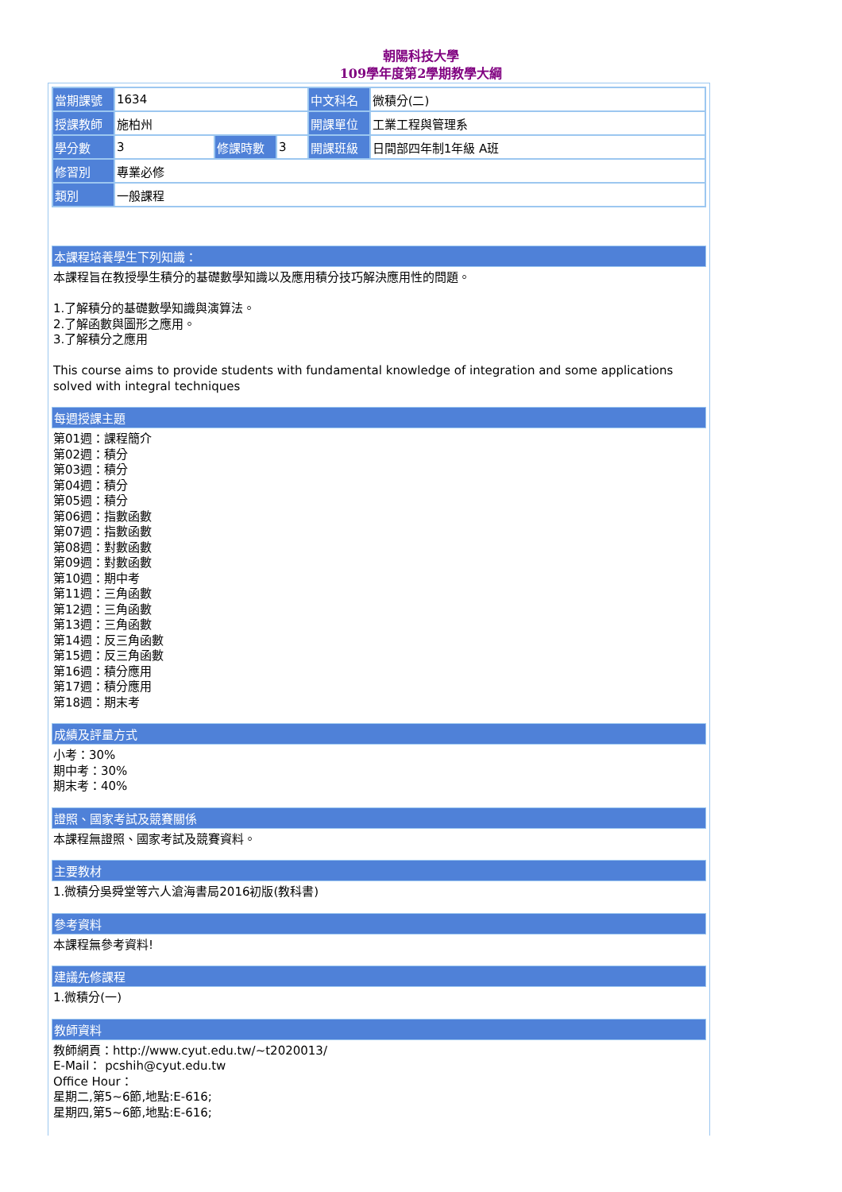朝陽科技大學
109學年度第2學期教學大綱
| 當期課號 | 1634 | | | 中文科名 | 微積分(二) |
| 授課教師 | 施柏州 | | | 開課單位 | 工業工程與管理系 |
| 學分數 | 3 | 修課時數 | 3 | 開課班級 | 日間部四年制1年級 A班 |
| 修習別 | 專業必修 | | | | |
| 類別 | 一般課程 | | | | |
本課程培養學生下列知識：
本課程旨在教授學生積分的基礎數學知識以及應用積分技巧解決應用性的問題。
1.了解積分的基礎數學知識與演算法。
2.了解函數與圖形之應用。
3.了解積分之應用
This course aims to provide students with fundamental knowledge of integration and some applications solved with integral techniques
每週授課主題
第01週：課程簡介
第02週：積分
第03週：積分
第04週：積分
第05週：積分
第06週：指數函數
第07週：指數函數
第08週：對數函數
第09週：對數函數
第10週：期中考
第11週：三角函數
第12週：三角函數
第13週：三角函數
第14週：反三角函數
第15週：反三角函數
第16週：積分應用
第17週：積分應用
第18週：期末考
成績及評量方式
小考：30%
期中考：30%
期末考：40%
證照、國家考試及競賽關係
本課程無證照、國家考試及競賽資料。
主要教材
1.微積分吳舜堂等六人滄海書局2016初版(教科書)
參考資料
本課程無參考資料!
建議先修課程
1.微積分(一)
教師資料
教師網頁：http://www.cyut.edu.tw/~t2020013/
E-Mail： pcshih@cyut.edu.tw
Office Hour：
星期二,第5~6節,地點:E-616;
星期四,第5~6節,地點:E-616;